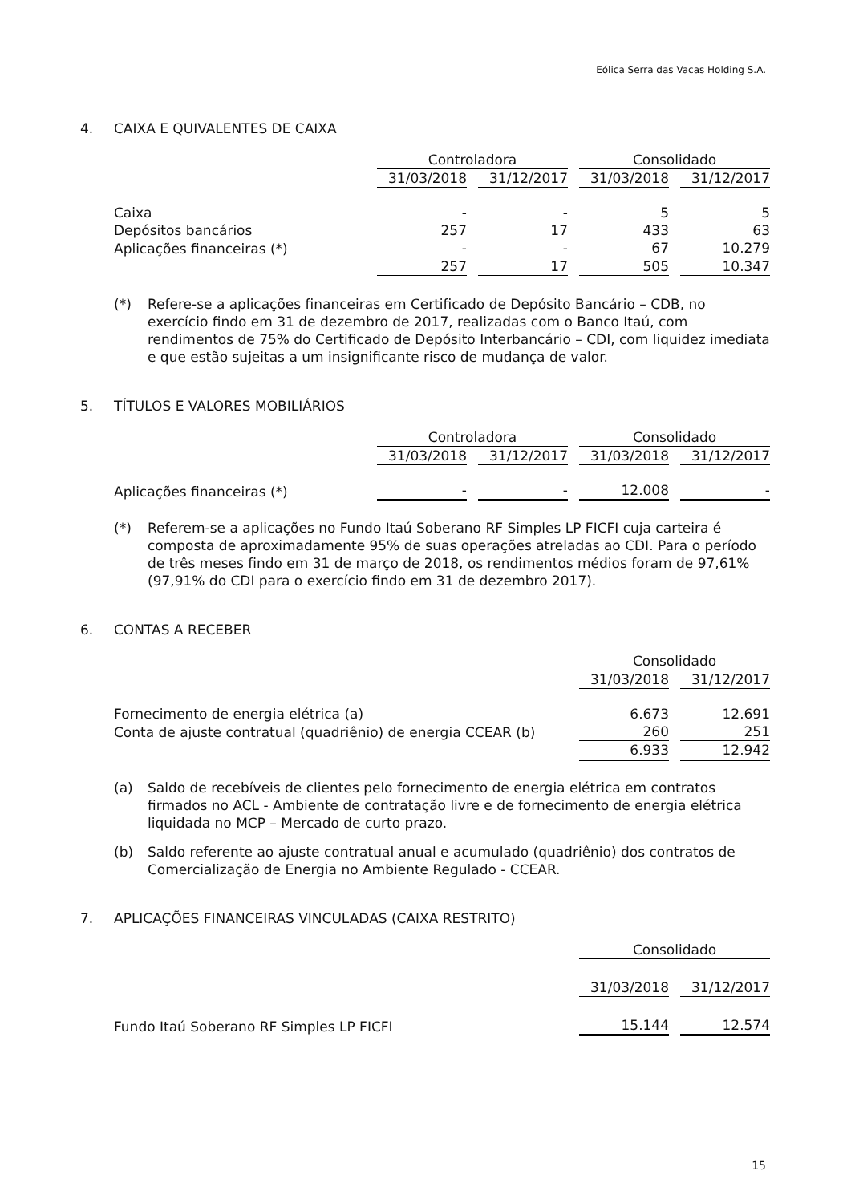Eólica Serra das Vacas Holding S.A.
4. CAIXA E QUIVALENTES DE CAIXA
| | Controladora | | Consolidado | |
| --- | --- | --- | --- | --- |
| | 31/03/2018 | 31/12/2017 | 31/03/2018 | 31/12/2017 |
| Caixa | - | - | 5 | 5 |
| Depósitos bancários | 257 | 17 | 433 | 63 |
| Aplicações financeiras (*) | - | - | 67 | 10.279 |
| | 257 | 17 | 505 | 10.347 |
(*) Refere-se a aplicações financeiras em Certificado de Depósito Bancário – CDB, no exercício findo em 31 de dezembro de 2017, realizadas com o Banco Itaú, com rendimentos de 75% do Certificado de Depósito Interbancário – CDI, com liquidez imediata e que estão sujeitas a um insignificante risco de mudança de valor.
5. TÍTULOS E VALORES MOBILIÁRIOS
| | Controladora | | Consolidado | |
| --- | --- | --- | --- | --- |
| | 31/03/2018 | 31/12/2017 | 31/03/2018 | 31/12/2017 |
| Aplicações financeiras (*) | - | - | 12.008 | - |
(*) Referem-se a aplicações no Fundo Itaú Soberano RF Simples LP FICFI cuja carteira é composta de aproximadamente 95% de suas operações atreladas ao CDI. Para o período de três meses findo em 31 de março de 2018, os rendimentos médios foram de 97,61% (97,91% do CDI para o exercício findo em 31 de dezembro 2017).
6. CONTAS A RECEBER
| | Consolidado | |
| --- | --- | --- |
| | 31/03/2018 | 31/12/2017 |
| Fornecimento de energia elétrica (a) | 6.673 | 12.691 |
| Conta de ajuste contratual (quadriênio) de energia CCEAR (b) | 260 | 251 |
| | 6.933 | 12.942 |
(a) Saldo de recebíveis de clientes pelo fornecimento de energia elétrica em contratos firmados no ACL - Ambiente de contratação livre e de fornecimento de energia elétrica liquidada no MCP – Mercado de curto prazo.
(b) Saldo referente ao ajuste contratual anual e acumulado (quadriênio) dos contratos de Comercialização de Energia no Ambiente Regulado - CCEAR.
7. APLICAÇÕES FINANCEIRAS VINCULADAS (CAIXA RESTRITO)
| | Consolidado | |
| --- | --- | --- |
| | 31/03/2018 | 31/12/2017 |
| Fundo Itaú Soberano RF Simples LP FICFI | 15.144 | 12.574 |
15